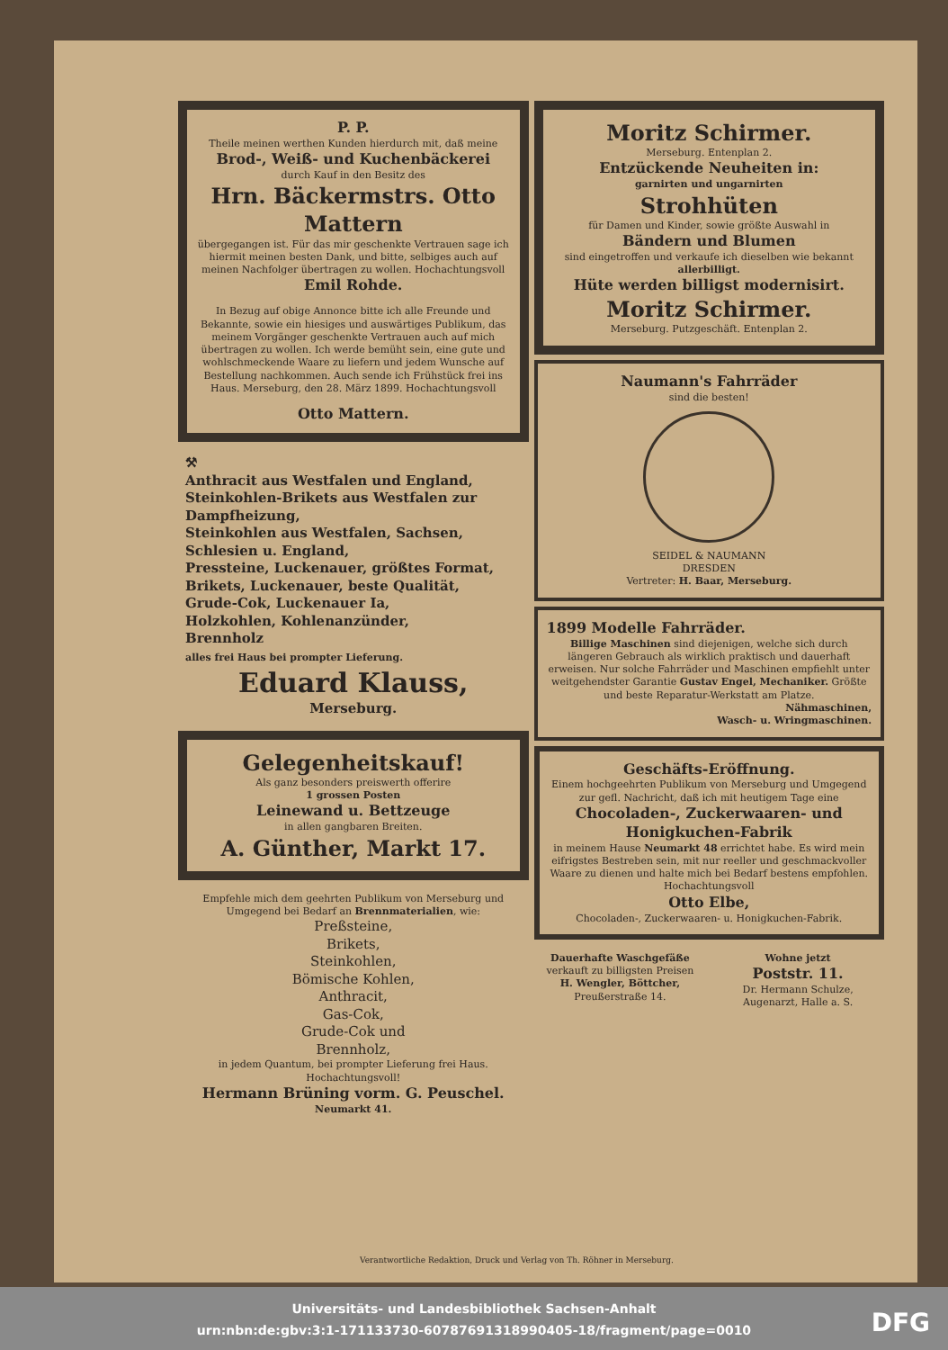P. P.
Theile meinen werthen Kunden hierdurch mit, daß meine
Brod-, Weiß- und Kuchenbäckerei
durch Kauf in den Besitz des
Hrn. Bäckermstrs. Otto Mattern
übergegangen ist. Für das mir geschenkte Vertrauen sage ich hiermit meinen besten Dank, und bitte, selbiges auch auf meinen Nachfolger übertragen zu wollen. Hochachtungsvoll
Emil Rohde.
In Bezug auf obige Annonce bitte ich alle Freunde und Bekannte, sowie ein hiesiges und auswärtiges Publikum, das meinem Vorgänger geschenkte Vertrauen auch auf mich übertragen zu wollen. Ich werde bemüht sein, eine gute und wohlschmeckende Waare zu liefern und jedem Wunsche auf Bestellung nachkommen. Auch sende ich Frühstück frei ins Haus. Merseburg, den 28. März 1899. Hochachtungsvoll
Otto Mattern.
⚒
Anthracit aus Westfalen und England,
Steinkohlen-Brikets aus Westfalen zur Dampfheizung,
Steinkohlen aus Westfalen, Sachsen, Schlesien u. England,
Pressteine, Luckenauer, größtes Format,
Brikets, Luckenauer, beste Qualität,
Grude-Cok, Luckenauer Ia,
Holzkohlen, Kohlenanzünder,
Brennholz
alles frei Haus bei prompter Lieferung.
Eduard Klauss,
Merseburg.
Gelegenheitskauf!
Als ganz besonders preiswerth offerire
1 grossen Posten
Leinewand u. Bettzeuge
in allen gangbaren Breiten.
A. Günther, Markt 17.
Empfehle mich dem geehrten Publikum von Merseburg und Umgegend bei Bedarf an Brennmaterialien, wie:
Preßsteine,
Brikets,
Steinkohlen,
Bömische Kohlen,
Anthracit,
Gas-Cok,
Grude-Cok und
Brennholz,
in jedem Quantum, bei prompter Lieferung frei Haus. Hochachtungsvoll!
Hermann Brüning vorm. G. Peuschel.
Neumarkt 41.
Moritz Schirmer.
Merseburg. Entenplan 2.
Entzückende Neuheiten in:
garnirten und ungarnirten
Strohhüten
für Damen und Kinder, sowie größte Auswahl in
Bändern und Blumen
sind eingetroffen und verkaufe ich dieselben wie bekannt allerbilligt.
Hüte werden billigst modernisirt.
Moritz Schirmer.
Merseburg. Putzgeschäft. Entenplan 2.
Naumann's Fahrräder
sind die besten!
SEIDEL & NAUMANN
DRESDEN
Vertreter: H. Baar, Merseburg.
1899 Modelle Fahrräder.
Billige Maschinen sind diejenigen, welche sich durch längeren Gebrauch als wirklich praktisch und dauerhaft erweisen. Nur solche Fahrräder und Maschinen empfiehlt unter weitgehendster Garantie Gustav Engel, Mechaniker. Größte und beste Reparatur-Werkstatt am Platze.
Nähmaschinen,
Wasch- u. Wringmaschinen.
Geschäfts-Eröffnung.
Einem hochgeehrten Publikum von Merseburg und Umgegend zur gefl. Nachricht, daß ich mit heutigem Tage eine
Chocoladen-, Zuckerwaaren- und Honigkuchen-Fabrik
in meinem Hause Neumarkt 48 errichtet habe. Es wird mein eifrigstes Bestreben sein, mit nur reeller und geschmackvoller Waare zu dienen und halte mich bei Bedarf bestens empfohlen. Hochachtungsvoll
Otto Elbe,
Chocoladen-, Zuckerwaaren- u. Honigkuchen-Fabrik.
Dauerhafte Waschgefäße
verkauft zu billigsten Preisen
H. Wengler, Böttcher,
Preußerstraße 14.
Wohne jetzt
Poststr. 11.
Dr. Hermann Schulze,
Augenarzt, Halle a. S.
Verantwortliche Redaktion, Druck und Verlag von Th. Röhner in Merseburg.
Universitäts- und Landesbibliothek Sachsen-Anhalt
urn:nbn:de:gbv:3:1-171133730-60787691318990405-18/fragment/page=0010
DFG